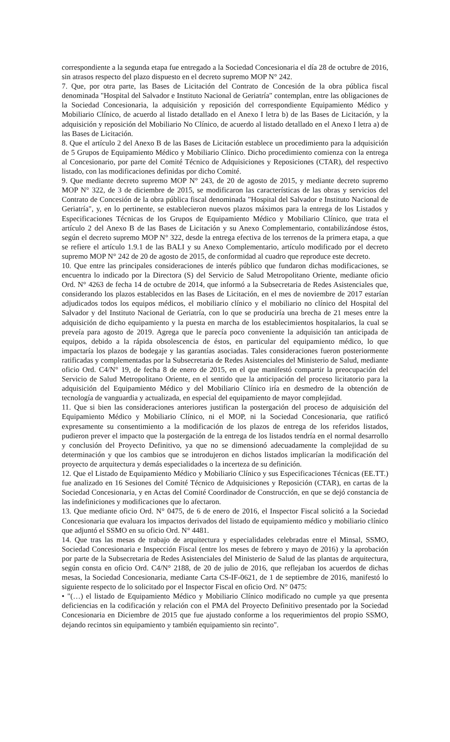correspondiente a la segunda etapa fue entregado a la Sociedad Concesionaria el día 28 de octubre de 2016, sin atrasos respecto del plazo dispuesto en el decreto supremo MOP N° 242.
7. Que, por otra parte, las Bases de Licitación del Contrato de Concesión de la obra pública fiscal denominada "Hospital del Salvador e Instituto Nacional de Geriatría" contemplan, entre las obligaciones de la Sociedad Concesionaria, la adquisición y reposición del correspondiente Equipamiento Médico y Mobiliario Clínico, de acuerdo al listado detallado en el Anexo I letra b) de las Bases de Licitación, y la adquisición y reposición del Mobiliario No Clínico, de acuerdo al listado detallado en el Anexo I letra a) de las Bases de Licitación.
8. Que el artículo 2 del Anexo B de las Bases de Licitación establece un procedimiento para la adquisición de 5 Grupos de Equipamiento Médico y Mobiliario Clínico. Dicho procedimiento comienza con la entrega al Concesionario, por parte del Comité Técnico de Adquisiciones y Reposiciones (CTAR), del respectivo listado, con las modificaciones definidas por dicho Comité.
9. Que mediante decreto supremo MOP N° 243, de 20 de agosto de 2015, y mediante decreto supremo MOP N° 322, de 3 de diciembre de 2015, se modificaron las características de las obras y servicios del Contrato de Concesión de la obra pública fiscal denominada "Hospital del Salvador e Instituto Nacional de Geriatría", y, en lo pertinente, se establecieron nuevos plazos máximos para la entrega de los Listados y Especificaciones Técnicas de los Grupos de Equipamiento Médico y Mobiliario Clínico, que trata el artículo 2 del Anexo B de las Bases de Licitación y su Anexo Complementario, contabilizándose éstos, según el decreto supremo MOP N° 322, desde la entrega efectiva de los terrenos de la primera etapa, a que se refiere el artículo 1.9.1 de las BALI y su Anexo Complementario, artículo modificado por el decreto supremo MOP N° 242 de 20 de agosto de 2015, de conformidad al cuadro que reproduce este decreto.
10. Que entre las principales consideraciones de interés público que fundaron dichas modificaciones, se encuentra lo indicado por la Directora (S) del Servicio de Salud Metropolitano Oriente, mediante oficio Ord. N° 4263 de fecha 14 de octubre de 2014, que informó a la Subsecretaria de Redes Asistenciales que, considerando los plazos establecidos en las Bases de Licitación, en el mes de noviembre de 2017 estarían adjudicados todos los equipos médicos, el mobiliario clínico y el mobiliario no clínico del Hospital del Salvador y del Instituto Nacional de Geriatría, con lo que se produciría una brecha de 21 meses entre la adquisición de dicho equipamiento y la puesta en marcha de los establecimientos hospitalarios, la cual se preveía para agosto de 2019. Agrega que le parecía poco conveniente la adquisición tan anticipada de equipos, debido a la rápida obsolescencia de éstos, en particular del equipamiento médico, lo que impactaría los plazos de bodegaje y las garantías asociadas. Tales consideraciones fueron posteriormente ratificadas y complementadas por la Subsecretaria de Redes Asistenciales del Ministerio de Salud, mediante oficio Ord. C4/N° 19, de fecha 8 de enero de 2015, en el que manifestó compartir la preocupación del Servicio de Salud Metropolitano Oriente, en el sentido que la anticipación del proceso licitatorio para la adquisición del Equipamiento Médico y del Mobiliario Clínico iría en desmedro de la obtención de tecnología de vanguardia y actualizada, en especial del equipamiento de mayor complejidad.
11. Que si bien las consideraciones anteriores justifican la postergación del proceso de adquisición del Equipamiento Médico y Mobiliario Clínico, ni el MOP, ni la Sociedad Concesionaria, que ratificó expresamente su consentimiento a la modificación de los plazos de entrega de los referidos listados, pudieron prever el impacto que la postergación de la entrega de los listados tendría en el normal desarrollo y conclusión del Proyecto Definitivo, ya que no se dimensionó adecuadamente la complejidad de su determinación y que los cambios que se introdujeron en dichos listados implicarían la modificación del proyecto de arquitectura y demás especialidades o la incerteza de su definición.
12. Que el Listado de Equipamiento Médico y Mobiliario Clínico y sus Especificaciones Técnicas (EE.TT.) fue analizado en 16 Sesiones del Comité Técnico de Adquisiciones y Reposición (CTAR), en cartas de la Sociedad Concesionaria, y en Actas del Comité Coordinador de Construcción, en que se dejó constancia de las indefiniciones y modificaciones que lo afectaron.
13. Que mediante oficio Ord. N° 0475, de 6 de enero de 2016, el Inspector Fiscal solicitó a la Sociedad Concesionaria que evaluara los impactos derivados del listado de equipamiento médico y mobiliario clínico que adjuntó el SSMO en su oficio Ord. N° 4481.
14. Que tras las mesas de trabajo de arquitectura y especialidades celebradas entre el Minsal, SSMO, Sociedad Concesionaria e Inspección Fiscal (entre los meses de febrero y mayo de 2016) y la aprobación por parte de la Subsecretaria de Redes Asistenciales del Ministerio de Salud de las plantas de arquitectura, según consta en oficio Ord. C4/N° 2188, de 20 de julio de 2016, que reflejaban los acuerdos de dichas mesas, la Sociedad Concesionaria, mediante Carta CS-IF-0621, de 1 de septiembre de 2016, manifestó lo siguiente respecto de lo solicitado por el Inspector Fiscal en oficio Ord. N° 0475:
• "(…) el listado de Equipamiento Médico y Mobiliario Clínico modificado no cumple ya que presenta deficiencias en la codificación y relación con el PMA del Proyecto Definitivo presentado por la Sociedad Concesionaria en Diciembre de 2015 que fue ajustado conforme a los requerimientos del propio SSMO, dejando recintos sin equipamiento y también equipamiento sin recinto".